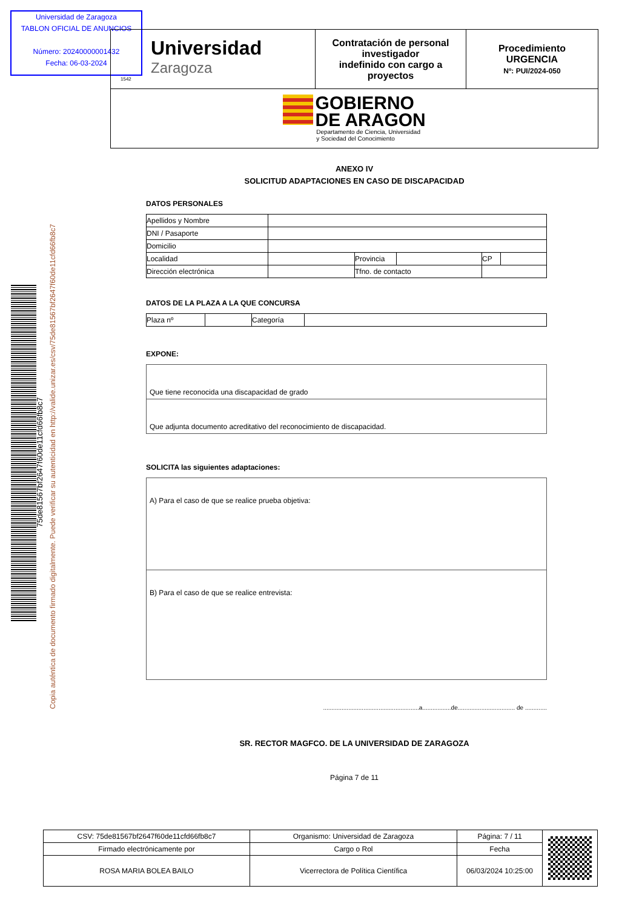Universidad de Zaragoza
TABLON OFICIAL DE ANUNCIOS
Número: 20240000001432
Fecha: 06-03-2024
Copia auténtica de documento firmado digitalmente. Puede verificar su autenticidad en http://valide.unizar.es/csv/75de81567bf2647f60de11cfd66fb8c7
75de81567bf2647f60de11cfd66fb8c7
| Universidad Zaragoza 1542 | Contratación de personal investigador indefinido con cargo a proyectos | Procedimiento URGENCIA Nº: PUI/2024-050 |
| GOBIERNO DE ARAGON Departamento de Ciencia, Universidad y Sociedad del Conocimiento | | |
ANEXO IV
SOLICITUD ADAPTACIONES EN CASO DE DISCAPACIDAD
DATOS PERSONALES
| Apellidos y Nombre | | | | | |
| DNI / Pasaporte | | | | | |
| Domicilio | | | | | |
| Localidad | | Provincia | | CP | |
| Dirección electrónica | | Tfno. de contacto | | | |
DATOS DE LA PLAZA A LA QUE CONCURSA
| Plaza nº | | Categoría | |
EXPONE:
Que tiene reconocida una discapacidad de grado
Que adjunta documento acreditativo del reconocimiento de discapacidad.
SOLICITA las siguientes adaptaciones:
A) Para el caso de que se realice prueba objetiva:
B) Para el caso de que se realice entrevista:
.........................................................a.................de.................................. de .............
SR. RECTOR MAGFCO. DE LA UNIVERSIDAD DE ZARAGOZA
Página 7 de 11
| CSV: 75de81567bf2647f60de11cfd66fb8c7 | Organismo: Universidad de Zaragoza | Página: 7 / 11 | |
| Firmado electrónicamente por | Cargo o Rol | Fecha | |
| ROSA MARIA BOLEA BAILO | Vicerrectora de Política Científica | 06/03/2024 10:25:00 | |